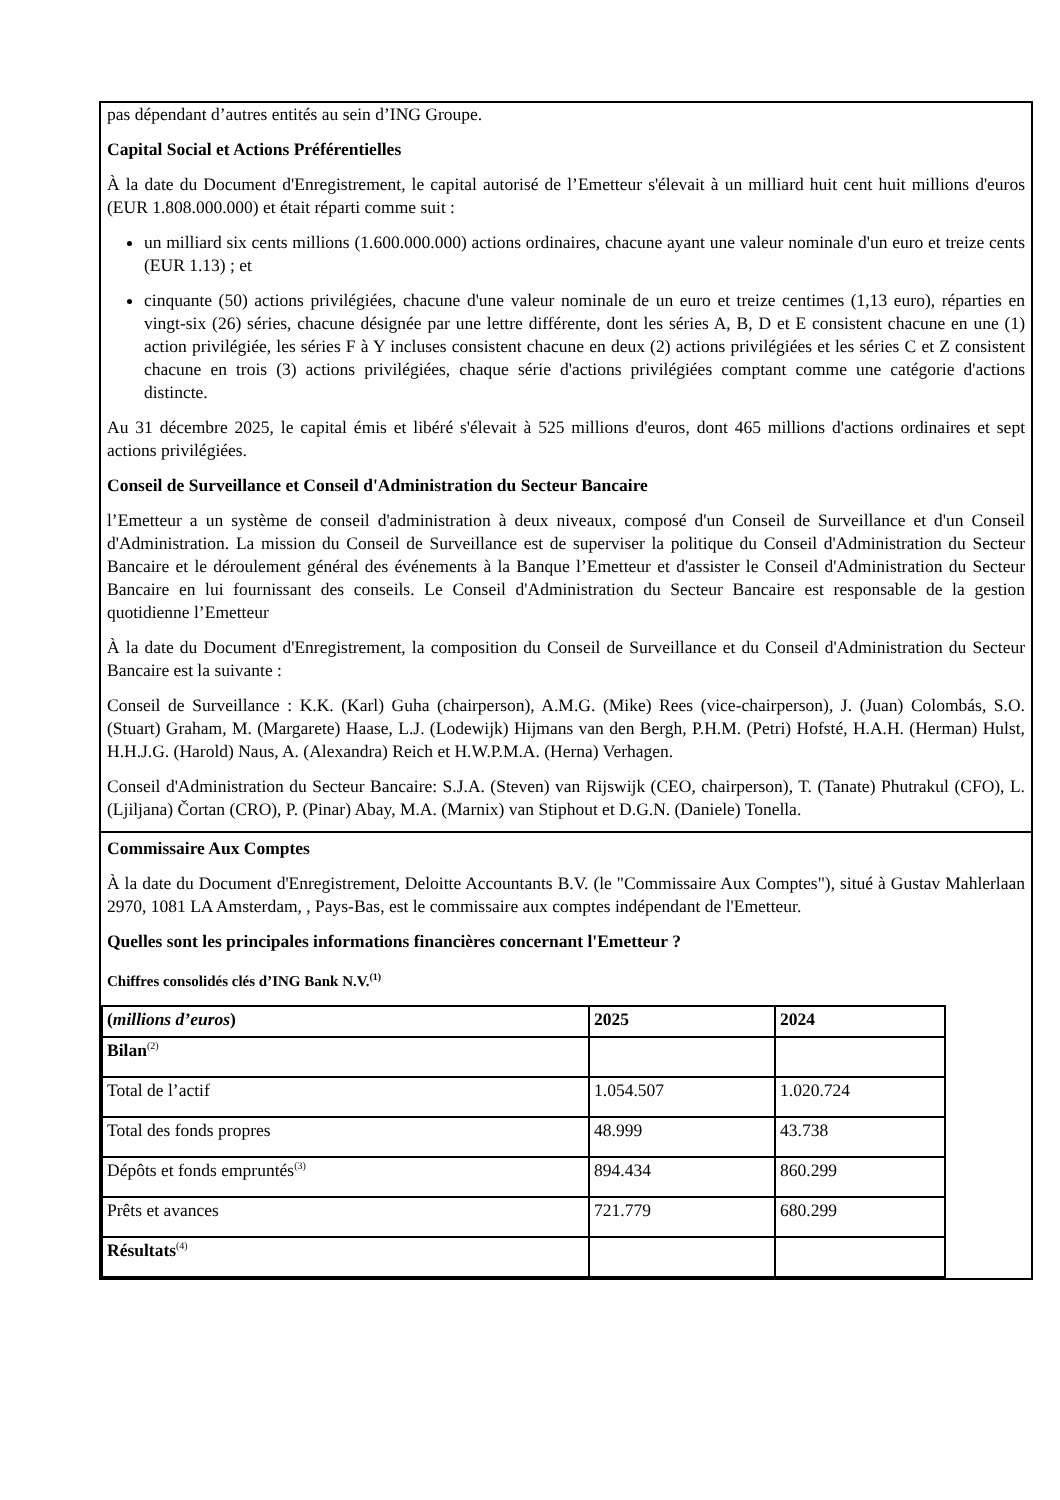pas dépendant d’autres entités au sein d’ING Groupe.
Capital Social et Actions Préférentielles
À la date du Document d'Enregistrement, le capital autorisé de l’Emetteur s'élevait à un milliard huit cent huit millions d'euros (EUR 1.808.000.000) et était réparti comme suit :
un milliard six cents millions (1.600.000.000) actions ordinaires, chacune ayant une valeur nominale d'un euro et treize cents (EUR 1.13) ; et
cinquante (50) actions privilégiées, chacune d'une valeur nominale de un euro et treize centimes (1,13 euro), réparties en vingt-six (26) séries, chacune désignée par une lettre différente, dont les séries A, B, D et E consistent chacune en une (1) action privilégiée, les séries F à Y incluses consistent chacune en deux (2) actions privilégiées et les séries C et Z consistent chacune en trois (3) actions privilégiées, chaque série d'actions privilégiées comptant comme une catégorie d'actions distincte.
Au 31 décembre 2025, le capital émis et libéré s'élevait à 525 millions d'euros, dont 465 millions d'actions ordinaires et sept actions privilégiées.
Conseil de Surveillance et Conseil d'Administration du Secteur Bancaire
l’Emetteur a un système de conseil d'administration à deux niveaux, composé d'un Conseil de Surveillance et d'un Conseil d'Administration. La mission du Conseil de Surveillance est de superviser la politique du Conseil d'Administration du Secteur Bancaire et le déroulement général des événements à la Banque l’Emetteur et d'assister le Conseil d'Administration du Secteur Bancaire en lui fournissant des conseils. Le Conseil d'Administration du Secteur Bancaire est responsable de la gestion quotidienne l’Emetteur
À la date du Document d'Enregistrement, la composition du Conseil de Surveillance et du Conseil d'Administration du Secteur Bancaire est la suivante :
Conseil de Surveillance : K.K. (Karl) Guha (chairperson), A.M.G. (Mike) Rees (vice-chairperson), J. (Juan) Colombás, S.O. (Stuart) Graham, M. (Margarete) Haase, L.J. (Lodewijk) Hijmans van den Bergh, P.H.M. (Petri) Hofsté, H.A.H. (Herman) Hulst, H.H.J.G. (Harold) Naus, A. (Alexandra) Reich et H.W.P.M.A. (Herna) Verhagen.
Conseil d'Administration du Secteur Bancaire: S.J.A. (Steven) van Rijswijk (CEO, chairperson), T. (Tanate) Phutrakul (CFO), L. (Ljiljana) Čortan (CRO), P. (Pinar) Abay, M.A. (Marnix) van Stiphout et D.G.N. (Daniele) Tonella.
Commissaire Aux Comptes
À la date du Document d'Enregistrement, Deloitte Accountants B.V. (le "Commissaire Aux Comptes"), situé à Gustav Mahlerlaan 2970, 1081 LA Amsterdam, , Pays-Bas, est le commissaire aux comptes indépendant de l'Emetteur.
Quelles sont les principales informations financières concernant l'Emetteur ?
Chiffres consolidés clés d’ING Bank N.V.<sup>(1)</sup>
| ( millions d’euros ) | 2025 | 2024 |
| --- | --- | --- |
| Bilan<sup>(2)</sup> | | |
| Total de l’actif | 1.054.507 | 1.020.724 |
| Total des fonds propres | 48.999 | 43.738 |
| Dépôts et fonds empruntés<sup>(3)</sup> | 894.434 | 860.299 |
| Prêts et avances | 721.779 | 680.299 |
| Résultats<sup>(4)</sup> | | |